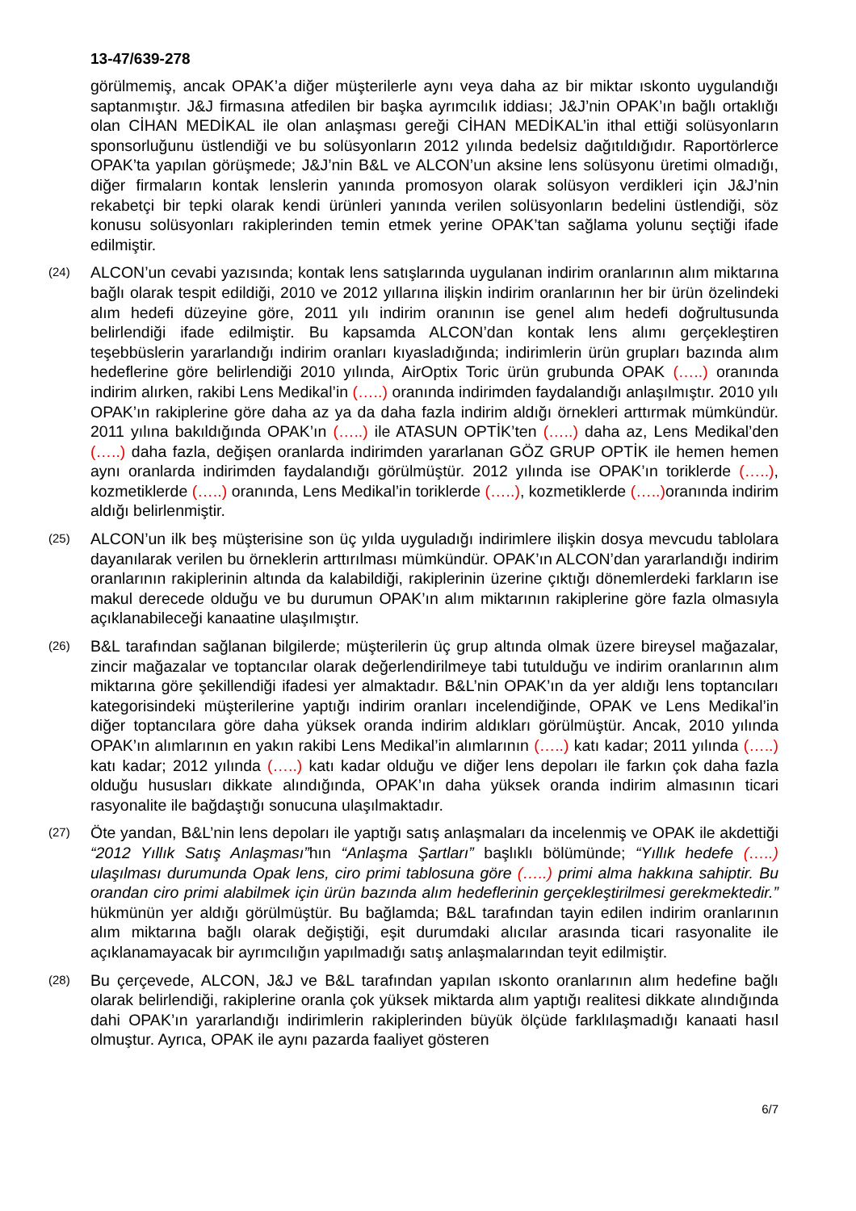13-47/639-278
görülmemiş, ancak OPAK’a diğer müşterilerle aynı veya daha az bir miktar ıskonto uygulandığı saptanmıştır. J&J firmasına atfedilen bir başka ayrımcılık iddiası; J&J’nin OPAK’ın bağlı ortaklığı olan CİHAN MEDİKAL ile olan anlaşması gereği CİHAN MEDİKAL’in ithal ettiği solüsyonların sponsorluğunu üstlendiği ve bu solüsyonların 2012 yılında bedelsiz dağıtıldığıdır. Raportörlerce OPAK’ta yapılan görüşmede; J&J’nin B&L ve ALCON’un aksine lens solüsyonu üretimi olmadığı, diğer firmaların kontak lenslerin yanında promosyon olarak solüsyon verdikleri için J&J’nin rekabetçi bir tepki olarak kendi ürünleri yanında verilen solüsyonların bedelini üstlendiği, söz konusu solüsyonları rakiplerinden temin etmek yerine OPAK’tan sağlama yolunu seçtiği ifade edilmiştir.
(24)
ALCON’un cevabi yazısında; kontak lens satışlarında uygulanan indirim oranlarının alım miktarına bağlı olarak tespit edildiği, 2010 ve 2012 yıllarına ilişkin indirim oranlarının her bir ürün özelindeki alım hedefi düzeyine göre, 2011 yılı indirim oranının ise genel alım hedefi doğrultusunda belirlendiği ifade edilmiştir. Bu kapsamda ALCON’dan kontak lens alımı gerçekleştiren teşebbüslerin yararlandığı indirim oranları kıyasladığında; indirimlerin ürün grupları bazında alım hedeflerine göre belirlendiği 2010 yılında, AirOptix Toric ürün grubunda OPAK (…..) oranında indirim alırken, rakibi Lens Medikal’in (…..) oranında indirimden faydalandığı anlaşılmıştır. 2010 yılı OPAK’ın rakiplerine göre daha az ya da daha fazla indirim aldığı örnekleri arttırmak mümkündür. 2011 yılına bakıldığında OPAK’ın (…..) ile ATASUN OPTİK’ten (…..) daha az, Lens Medikal’den (…..) daha fazla, değişen oranlarda indirimden yararlanan GÖZ GRUP OPTİK ile hemen hemen aynı oranlarda indirimden faydalandığı görülmüştür. 2012 yılında ise OPAK’ın toriklerde (…..), kozmetiklerde (…..) oranında, Lens Medikal’in toriklerde (…..), kozmetiklerde (…..) oranında indirim aldığı belirlenmiştir.
(25)
ALCON’un ilk beş müşterisine son üç yılda uyguladığı indirimlere ilişkin dosya mevcudu tablolara dayanılarak verilen bu örneklerin arttırılması mümkündür. OPAK’ın ALCON’dan yararlandığı indirim oranlarının rakiplerinin altında da kalabildiği, rakiplerinin üzerine çıktığı dönemlerdeki farkların ise makul derecede olduğu ve bu durumun OPAK’ın alım miktarının rakiplerine göre fazla olmasıyla açıklanabileceği kanaatine ulaşılmıştır.
(26)
B&L tarafından sağlanan bilgilerde; müşterilerin üç grup altında olmak üzere bireysel mağazalar, zincir mağazalar ve toptancılar olarak değerlendirilmeye tabi tutulduğu ve indirim oranlarının alım miktarına göre şekillendiği ifadesi yer almaktadır. B&L’nin OPAK’ın da yer aldığı lens toptancıları kategorisindeki müşterilerine yaptığı indirim oranları incelendiğinde, OPAK ve Lens Medikal’in diğer toptancılara göre daha yüksek oranda indirim aldıkları görülmüştür. Ancak, 2010 yılında OPAK’ın alımlarının en yakın rakibi Lens Medikal’in alımlarının (…..) katı kadar; 2011 yılında (…..) katı kadar; 2012 yılında (…..) katı kadar olduğu ve diğer lens depoları ile farkın çok daha fazla olduğu hususları dikkate alındığında, OPAK’ın daha yüksek oranda indirim almasının ticari rasyonalite ile bağdaştığı sonucuna ulaşılmaktadır.
(27)
Öte yandan, B&L’nin lens depoları ile yaptığı satış anlaşmaları da incelenmiş ve OPAK ile akdettiği “2012 Yıllık Satış Anlaşması”hın “Anlaşma Şartları” başlıklı bölümünde; “Yıllık hedefe (…..) ulaşılması durumunda Opak lens, ciro primi tablosuna göre (…..) primi alma hakkına sahiptir. Bu orandan ciro primi alabilmek için ürün bazında alım hedeflerinin gerçekleştirilmesi gerekmektedir.” hükmünün yer aldığı görülmüştür. Bu bağlamda; B&L tarafından tayin edilen indirim oranlarının alım miktarına bağlı olarak değiştiği, eşit durumdaki alıcılar arasında ticari rasyonalite ile açıklanamayacak bir ayrımcılığın yapılmadığı satış anlaşmalarından teyit edilmiştir.
(28)
Bu çerçevede, ALCON, J&J ve B&L tarafından yapılan ıskonto oranlarının alım hedefine bağlı olarak belirlendiği, rakiplerine oranla çok yüksek miktarda alım yaptığı realitesi dikkate alındığında dahi OPAK’ın yararlandığı indirimlerin rakiplerinden büyük ölçüde farklılaşmadığı kanaati hasıl olmuştur. Ayrıca, OPAK ile aynı pazarda faaliyet gösteren
6/7